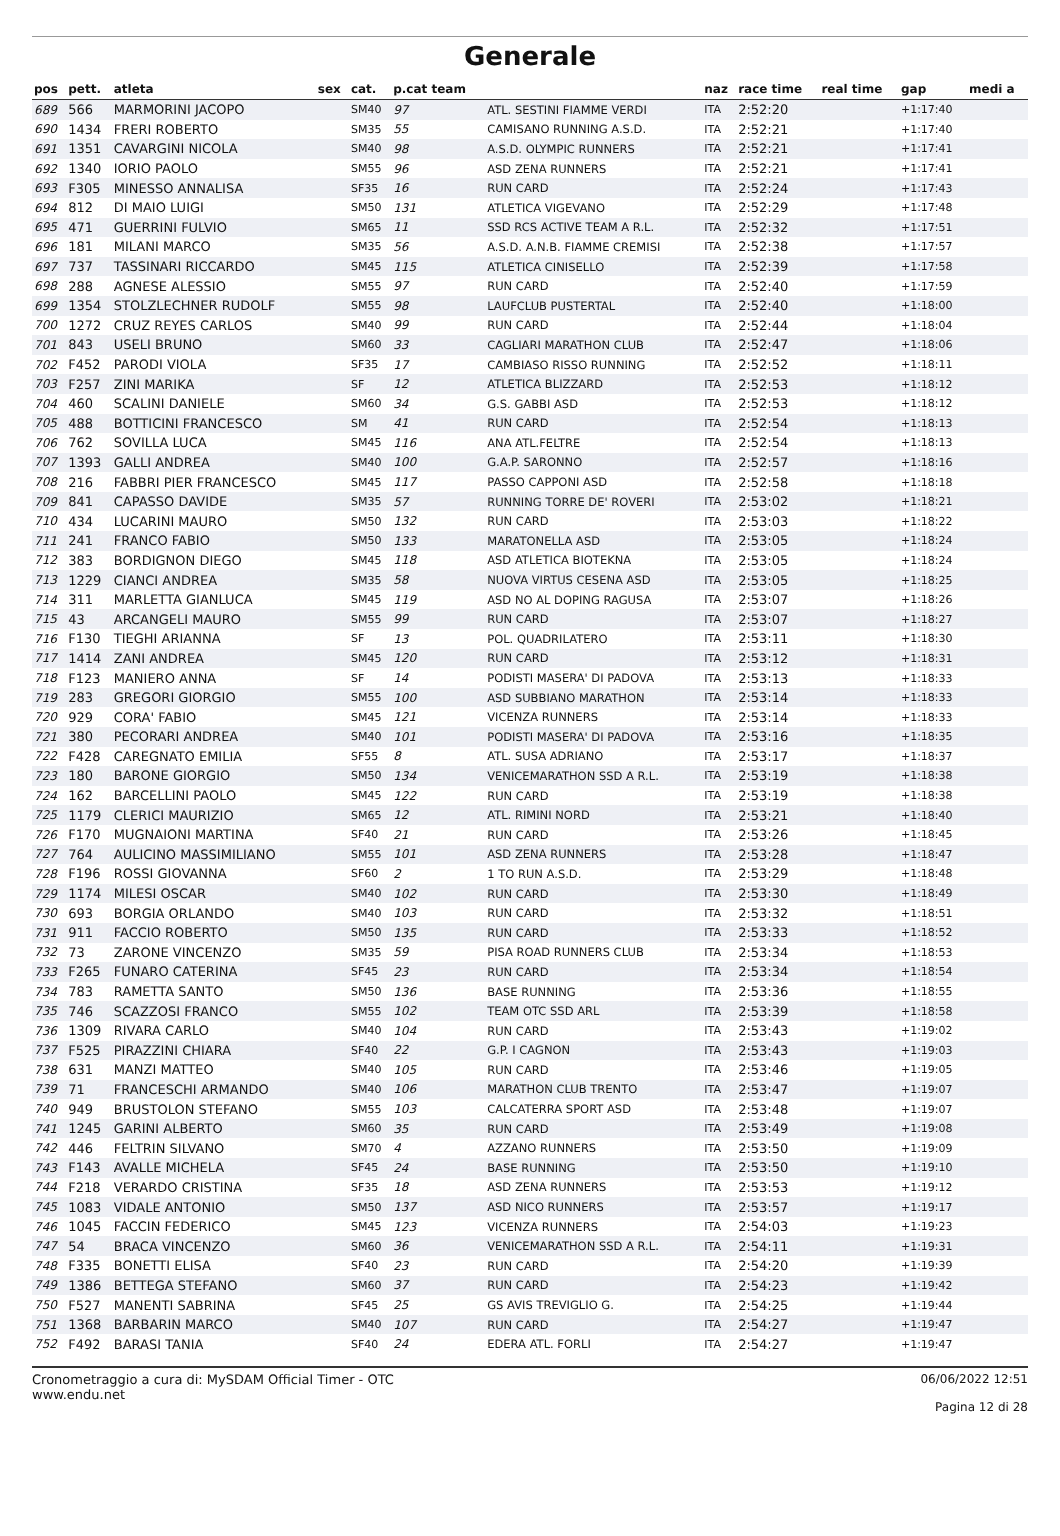Generale
| pos | pett. | atleta | sex | cat. | p.cat team | | naz | race time | real time | gap | medi a |
| --- | --- | --- | --- | --- | --- | --- | --- | --- | --- | --- | --- |
| 689 | 566 | MARMORINI JACOPO | | SM40 | 97 | ATL. SESTINI FIAMME VERDI | ITA | 2:52:20 | | +1:17:40 | |
| 690 | 1434 | FRERI ROBERTO | | SM35 | 55 | CAMISANO RUNNING A.S.D. | ITA | 2:52:21 | | +1:17:40 | |
| 691 | 1351 | CAVARGINI NICOLA | | SM40 | 98 | A.S.D. OLYMPIC RUNNERS | ITA | 2:52:21 | | +1:17:41 | |
| 692 | 1340 | IORIO PAOLO | | SM55 | 96 | ASD ZENA RUNNERS | ITA | 2:52:21 | | +1:17:41 | |
| 693 | F305 | MINESSO ANNALISA | | SF35 | 16 | RUN CARD | ITA | 2:52:24 | | +1:17:43 | |
| 694 | 812 | DI MAIO LUIGI | | SM50 | 131 | ATLETICA VIGEVANO | ITA | 2:52:29 | | +1:17:48 | |
| 695 | 471 | GUERRINI FULVIO | | SM65 | 11 | SSD RCS ACTIVE TEAM A R.L. | ITA | 2:52:32 | | +1:17:51 | |
| 696 | 181 | MILANI MARCO | | SM35 | 56 | A.S.D. A.N.B. FIAMME CREMISI | ITA | 2:52:38 | | +1:17:57 | |
| 697 | 737 | TASSINARI RICCARDO | | SM45 | 115 | ATLETICA CINISELLO | ITA | 2:52:39 | | +1:17:58 | |
| 698 | 288 | AGNESE ALESSIO | | SM55 | 97 | RUN CARD | ITA | 2:52:40 | | +1:17:59 | |
| 699 | 1354 | STOLZLECHNER RUDOLF | | SM55 | 98 | LAUFCLUB PUSTERTAL | ITA | 2:52:40 | | +1:18:00 | |
| 700 | 1272 | CRUZ REYES CARLOS | | SM40 | 99 | RUN CARD | ITA | 2:52:44 | | +1:18:04 | |
| 701 | 843 | USELI BRUNO | | SM60 | 33 | CAGLIARI MARATHON CLUB | ITA | 2:52:47 | | +1:18:06 | |
| 702 | F452 | PARODI VIOLA | | SF35 | 17 | CAMBIASO RISSO RUNNING | ITA | 2:52:52 | | +1:18:11 | |
| 703 | F257 | ZINI MARIKA | | SF | 12 | ATLETICA BLIZZARD | ITA | 2:52:53 | | +1:18:12 | |
| 704 | 460 | SCALINI DANIELE | | SM60 | 34 | G.S. GABBI ASD | ITA | 2:52:53 | | +1:18:12 | |
| 705 | 488 | BOTTICINI FRANCESCO | | SM | 41 | RUN CARD | ITA | 2:52:54 | | +1:18:13 | |
| 706 | 762 | SOVILLA LUCA | | SM45 | 116 | ANA ATL.FELTRE | ITA | 2:52:54 | | +1:18:13 | |
| 707 | 1393 | GALLI ANDREA | | SM40 | 100 | G.A.P. SARONNO | ITA | 2:52:57 | | +1:18:16 | |
| 708 | 216 | FABBRI PIER FRANCESCO | | SM45 | 117 | PASSO CAPPONI ASD | ITA | 2:52:58 | | +1:18:18 | |
| 709 | 841 | CAPASSO DAVIDE | | SM35 | 57 | RUNNING TORRE DE' ROVERI | ITA | 2:53:02 | | +1:18:21 | |
| 710 | 434 | LUCARINI MAURO | | SM50 | 132 | RUN CARD | ITA | 2:53:03 | | +1:18:22 | |
| 711 | 241 | FRANCO FABIO | | SM50 | 133 | MARATONELLA ASD | ITA | 2:53:05 | | +1:18:24 | |
| 712 | 383 | BORDIGNON DIEGO | | SM45 | 118 | ASD ATLETICA BIOTEKNA | ITA | 2:53:05 | | +1:18:24 | |
| 713 | 1229 | CIANCI ANDREA | | SM35 | 58 | NUOVA VIRTUS CESENA ASD | ITA | 2:53:05 | | +1:18:25 | |
| 714 | 311 | MARLETTA GIANLUCA | | SM45 | 119 | ASD NO AL DOPING RAGUSA | ITA | 2:53:07 | | +1:18:26 | |
| 715 | 43 | ARCANGELI MAURO | | SM55 | 99 | RUN CARD | ITA | 2:53:07 | | +1:18:27 | |
| 716 | F130 | TIEGHI ARIANNA | | SF | 13 | POL. QUADRILATERO | ITA | 2:53:11 | | +1:18:30 | |
| 717 | 1414 | ZANI ANDREA | | SM45 | 120 | RUN CARD | ITA | 2:53:12 | | +1:18:31 | |
| 718 | F123 | MANIERO ANNA | | SF | 14 | PODISTI MASERA' DI PADOVA | ITA | 2:53:13 | | +1:18:33 | |
| 719 | 283 | GREGORI GIORGIO | | SM55 | 100 | ASD SUBBIANO MARATHON | ITA | 2:53:14 | | +1:18:33 | |
| 720 | 929 | CORA' FABIO | | SM45 | 121 | VICENZA RUNNERS | ITA | 2:53:14 | | +1:18:33 | |
| 721 | 380 | PECORARI ANDREA | | SM40 | 101 | PODISTI MASERA' DI PADOVA | ITA | 2:53:16 | | +1:18:35 | |
| 722 | F428 | CAREGNATO EMILIA | | SF55 | 8 | ATL. SUSA ADRIANO | ITA | 2:53:17 | | +1:18:37 | |
| 723 | 180 | BARONE GIORGIO | | SM50 | 134 | VENICEMARATHON SSD A R.L. | ITA | 2:53:19 | | +1:18:38 | |
| 724 | 162 | BARCELLINI PAOLO | | SM45 | 122 | RUN CARD | ITA | 2:53:19 | | +1:18:38 | |
| 725 | 1179 | CLERICI MAURIZIO | | SM65 | 12 | ATL. RIMINI NORD | ITA | 2:53:21 | | +1:18:40 | |
| 726 | F170 | MUGNAIONI MARTINA | | SF40 | 21 | RUN CARD | ITA | 2:53:26 | | +1:18:45 | |
| 727 | 764 | AULICINO MASSIMILIANO | | SM55 | 101 | ASD ZENA RUNNERS | ITA | 2:53:28 | | +1:18:47 | |
| 728 | F196 | ROSSI GIOVANNA | | SF60 | 2 | 1 TO RUN A.S.D. | ITA | 2:53:29 | | +1:18:48 | |
| 729 | 1174 | MILESI OSCAR | | SM40 | 102 | RUN CARD | ITA | 2:53:30 | | +1:18:49 | |
| 730 | 693 | BORGIA ORLANDO | | SM40 | 103 | RUN CARD | ITA | 2:53:32 | | +1:18:51 | |
| 731 | 911 | FACCIO ROBERTO | | SM50 | 135 | RUN CARD | ITA | 2:53:33 | | +1:18:52 | |
| 732 | 73 | ZARONE VINCENZO | | SM35 | 59 | PISA ROAD RUNNERS CLUB | ITA | 2:53:34 | | +1:18:53 | |
| 733 | F265 | FUNARO CATERINA | | SF45 | 23 | RUN CARD | ITA | 2:53:34 | | +1:18:54 | |
| 734 | 783 | RAMETTA SANTO | | SM50 | 136 | BASE RUNNING | ITA | 2:53:36 | | +1:18:55 | |
| 735 | 746 | SCAZZOSI FRANCO | | SM55 | 102 | TEAM OTC SSD ARL | ITA | 2:53:39 | | +1:18:58 | |
| 736 | 1309 | RIVARA CARLO | | SM40 | 104 | RUN CARD | ITA | 2:53:43 | | +1:19:02 | |
| 737 | F525 | PIRAZZINI CHIARA | | SF40 | 22 | G.P. I CAGNON | ITA | 2:53:43 | | +1:19:03 | |
| 738 | 631 | MANZI MATTEO | | SM40 | 105 | RUN CARD | ITA | 2:53:46 | | +1:19:05 | |
| 739 | 71 | FRANCESCHI ARMANDO | | SM40 | 106 | MARATHON CLUB TRENTO | ITA | 2:53:47 | | +1:19:07 | |
| 740 | 949 | BRUSTOLON STEFANO | | SM55 | 103 | CALCATERRA SPORT ASD | ITA | 2:53:48 | | +1:19:07 | |
| 741 | 1245 | GARINI ALBERTO | | SM60 | 35 | RUN CARD | ITA | 2:53:49 | | +1:19:08 | |
| 742 | 446 | FELTRIN SILVANO | | SM70 | 4 | AZZANO RUNNERS | ITA | 2:53:50 | | +1:19:09 | |
| 743 | F143 | AVALLE MICHELA | | SF45 | 24 | BASE RUNNING | ITA | 2:53:50 | | +1:19:10 | |
| 744 | F218 | VERARDO CRISTINA | | SF35 | 18 | ASD ZENA RUNNERS | ITA | 2:53:53 | | +1:19:12 | |
| 745 | 1083 | VIDALE ANTONIO | | SM50 | 137 | ASD NICO RUNNERS | ITA | 2:53:57 | | +1:19:17 | |
| 746 | 1045 | FACCIN FEDERICO | | SM45 | 123 | VICENZA RUNNERS | ITA | 2:54:03 | | +1:19:23 | |
| 747 | 54 | BRACA VINCENZO | | SM60 | 36 | VENICEMARATHON SSD A R.L. | ITA | 2:54:11 | | +1:19:31 | |
| 748 | F335 | BONETTI ELISA | | SF40 | 23 | RUN CARD | ITA | 2:54:20 | | +1:19:39 | |
| 749 | 1386 | BETTEGA STEFANO | | SM60 | 37 | RUN CARD | ITA | 2:54:23 | | +1:19:42 | |
| 750 | F527 | MANENTI SABRINA | | SF45 | 25 | GS AVIS TREVIGLIO G. | ITA | 2:54:25 | | +1:19:44 | |
| 751 | 1368 | BARBARIN MARCO | | SM40 | 107 | RUN CARD | ITA | 2:54:27 | | +1:19:47 | |
| 752 | F492 | BARASI TANIA | | SF40 | 24 | EDERA ATL. FORLI | ITA | 2:54:27 | | +1:19:47 | |
Cronometraggio a cura di: MySDAM Official Timer - OTC
www.endu.net
06/06/2022 12:51
Pagina 12 di 28